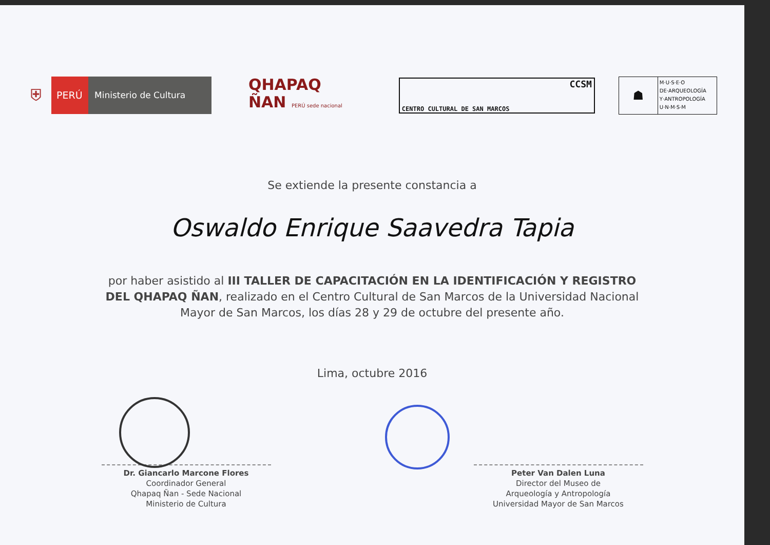⛨
PERÚ Ministerio de Cultura
QHAPAQ
ÑAN PERÚ sede nacional
CCSM
CENTRO CULTURAL DE SAN MARCOS
☗
M·U·S·E·O
DE·ARQUEOLOGÍA
Y·ANTROPOLOGÍA
U·N·M·S·M
Se extiende la presente constancia a
Oswaldo Enrique Saavedra Tapia
por haber asistido al III TALLER DE CAPACITACIÓN EN LA IDENTIFICACIÓN Y REGISTRO DEL QHAPAQ ÑAN, realizado en el Centro Cultural de San Marcos de la Universidad Nacional Mayor de San Marcos, los días 28 y 29 de octubre del presente año.
Lima, octubre 2016
Dr. Giancarlo Marcone Flores
Coordinador General
Qhapaq Ñan - Sede Nacional
Ministerio de Cultura
Peter Van Dalen Luna
Director del Museo de
Arqueología y Antropología
Universidad Mayor de San Marcos